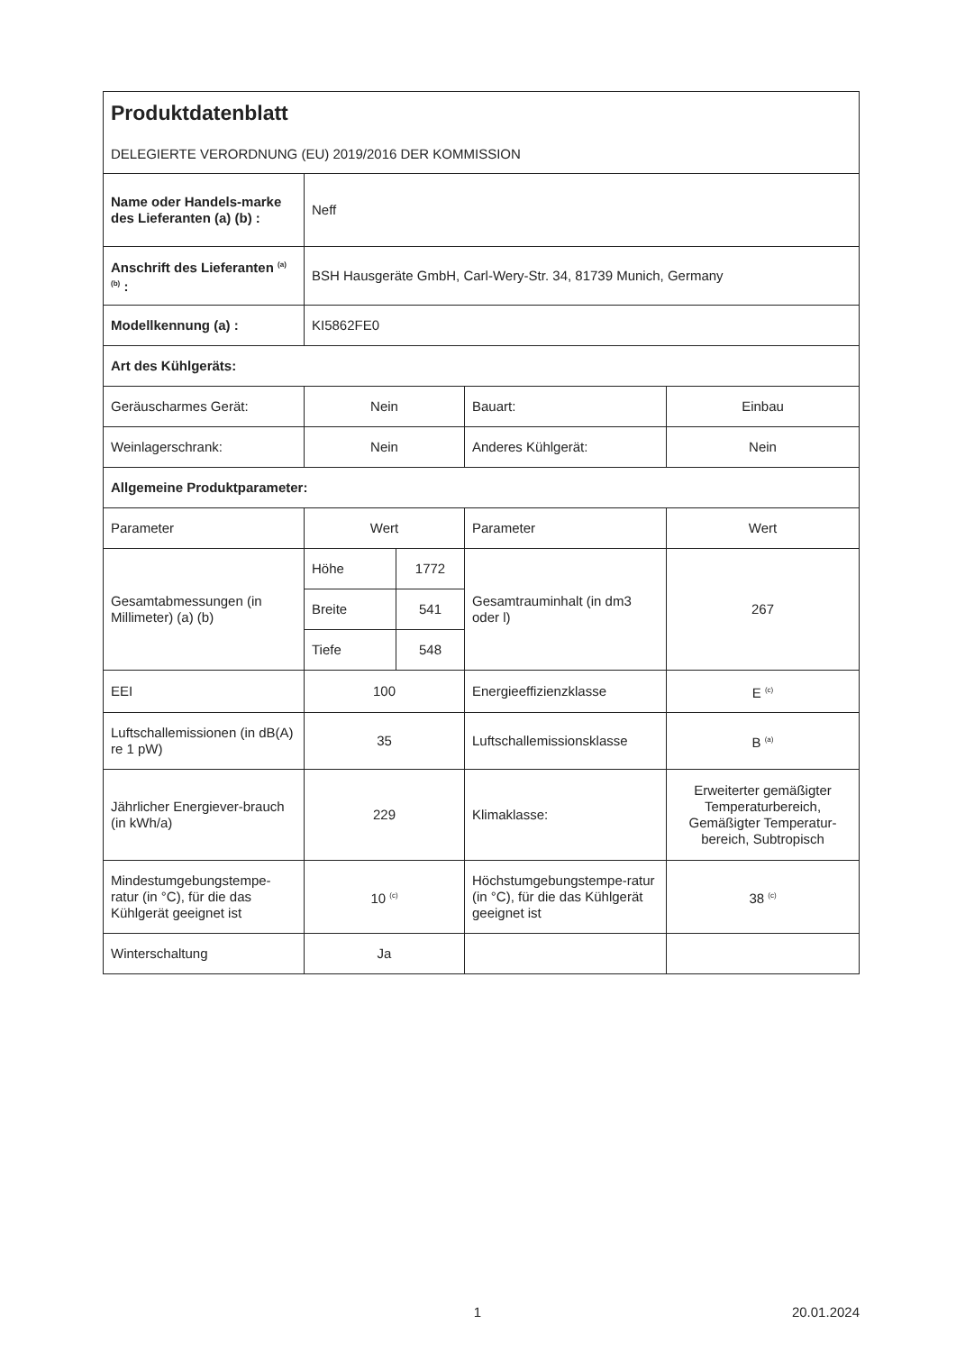| Produktdatenblatt DELEGIERTE VERORDNUNG (EU) 2019/2016 DER KOMMISSION | | | | |
| Name oder Handels-marke des Lieferanten (a) (b) : | Neff | | | |
| Anschrift des Lieferanten <sup>(a) (b)</sup> : | BSH Hausgeräte GmbH, Carl-Wery-Str. 34, 81739 Munich, Germany | | | |
| Modellkennung (a) : | KI5862FE0 | | | |
| Art des Kühlgeräts: | | | | |
| Geräuscharmes Gerät: | Nein | | Bauart: | Einbau |
| Weinlagerschrank: | Nein | | Anderes Kühlgerät: | Nein |
| Allgemeine Produktparameter: | | | | |
| Parameter | Wert | | Parameter | Wert |
| Gesamtabmessungen (in Millimeter) (a) (b) | Höhe | 1772 | Gesamtrauminhalt (in dm3 oder l) | 267 |
| | Breite | 541 | | |
| | Tiefe | 548 | | |
| EEI | 100 | | Energieeffizienzklasse | E <sup>(c)</sup> |
| Luftschallemissionen (in dB(A) re 1 pW) | 35 | | Luftschallemissionsklasse | B <sup>(a)</sup> |
| Jährlicher Energiever-brauch (in kWh/a) | 229 | | Klimaklasse: | Erweiterter gemäßigter Temperaturbereich, Gemäßigter Temperatur-bereich, Subtropisch |
| Mindestumgebungstempe-ratur (in °C), für die das Kühlgerät geeignet ist | 10 <sup>(c)</sup> | | Höchstumgebungstempe-ratur (in °C), für die das Kühlgerät geeignet ist | 38 <sup>(c)</sup> |
| Winterschaltung | Ja | | | |
1 20.01.2024